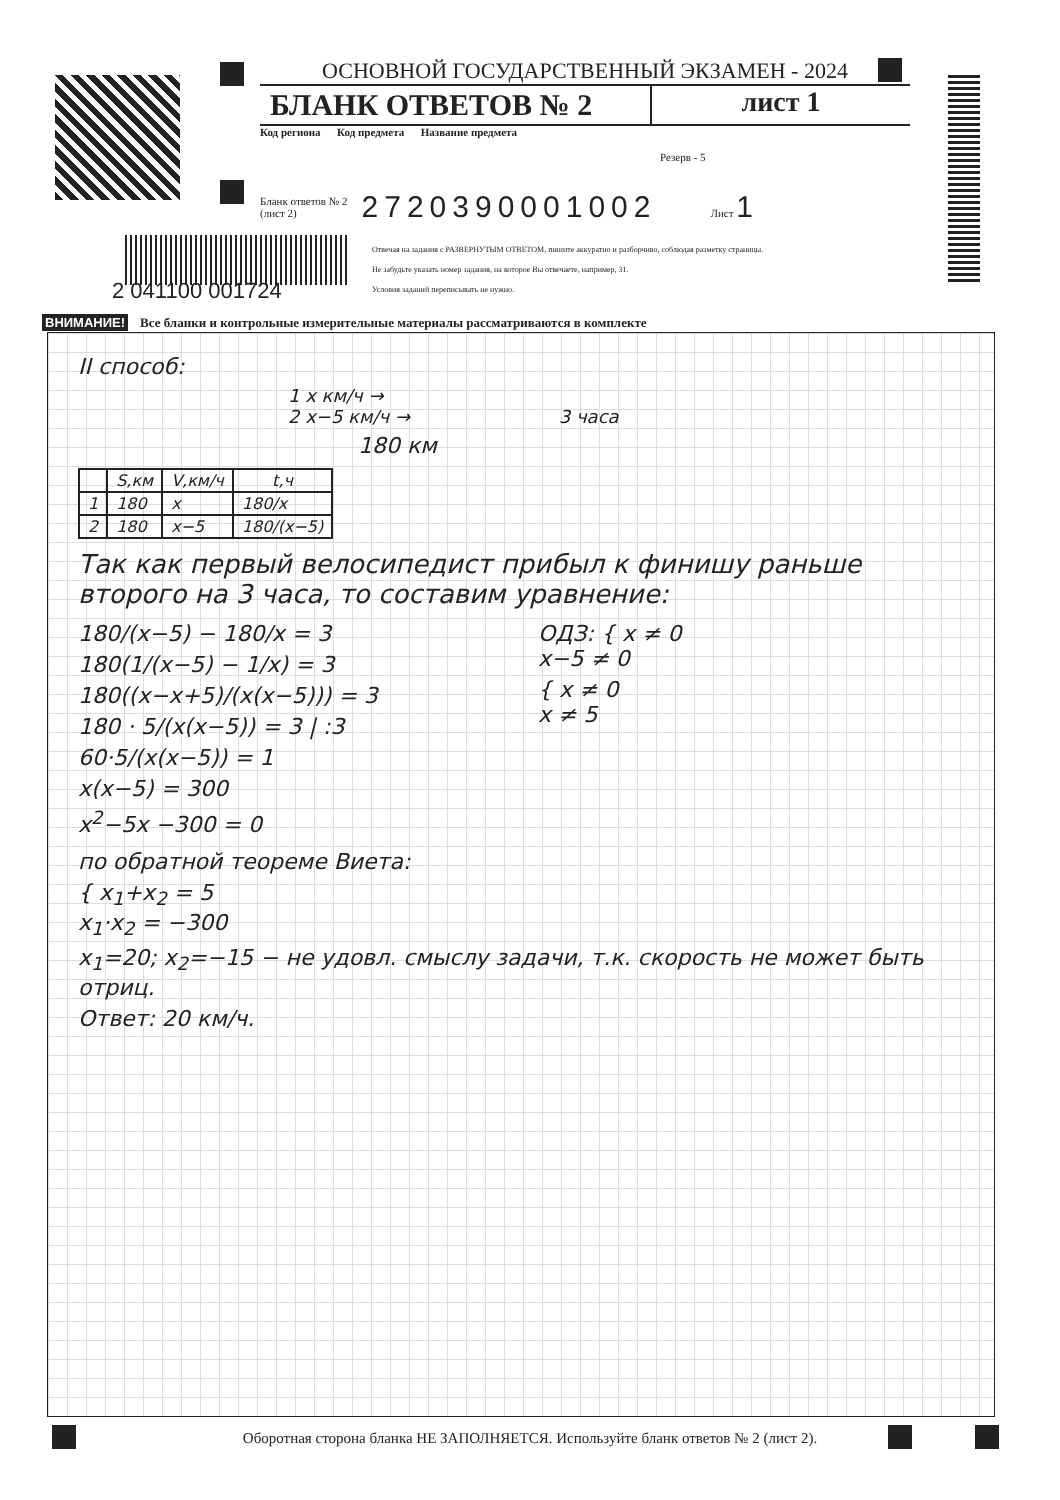ОСНОВНОЙ ГОСУДАРСТВЕННЫЙ ЭКЗАМЕН - 2024
БЛАНК ОТВЕТОВ № 2 лист 1
Код региона Код предмета Название предмета
Резерв - 5
Бланк ответов № 2
(лист 2) 2720390001002 Лист 1
Отвечая на задания с РАЗВЕРНУТЫМ ОТВЕТОМ, пишите аккуратно и разборчиво, соблюдая разметку страницы.
Не забудьте указать номер задания, на которое Вы отвечаете, например, 31.
Условия заданий переписывать не нужно.
2 041100 001724
ВНИМАНИЕ! Все бланки и контрольные измерительные материалы рассматриваются в комплекте
II способ:
1 x км/ч →
2 x−5 км/ч → 3 часа
180 км
| | S,км | V,км/ч | t,ч |
| --- | --- | --- | --- |
| 1 | 180 | x | 180/x |
| 2 | 180 | x−5 | 180/(x−5) |
Так как первый велосипедист прибыл к финишу раньше второго на 3 часа, то составим уравнение:
180/(x−5) − 180/x = 3
180(1/(x−5) − 1/x) = 3
180((x−x+5)/(x(x−5))) = 3
180 · 5/(x(x−5)) = 3 | :3
60·5/(x(x−5)) = 1
x(x−5) = 300
x<sup>2</sup>−5x −300 = 0
ОДЗ: { x ≠ 0
x−5 ≠ 0
{ x ≠ 0
x ≠ 5
по обратной теореме Виета:
{ x<sub>1</sub>+x<sub>2</sub> = 5
x<sub>1</sub>·x<sub>2</sub> = −300
x<sub>1</sub>=20; x<sub>2</sub>=−15 − не удовл. смыслу задачи, т.к. скорость не может быть отриц.
Ответ: 20 км/ч.
Оборотная сторона бланка НЕ ЗАПОЛНЯЕТСЯ. Используйте бланк ответов № 2 (лист 2).